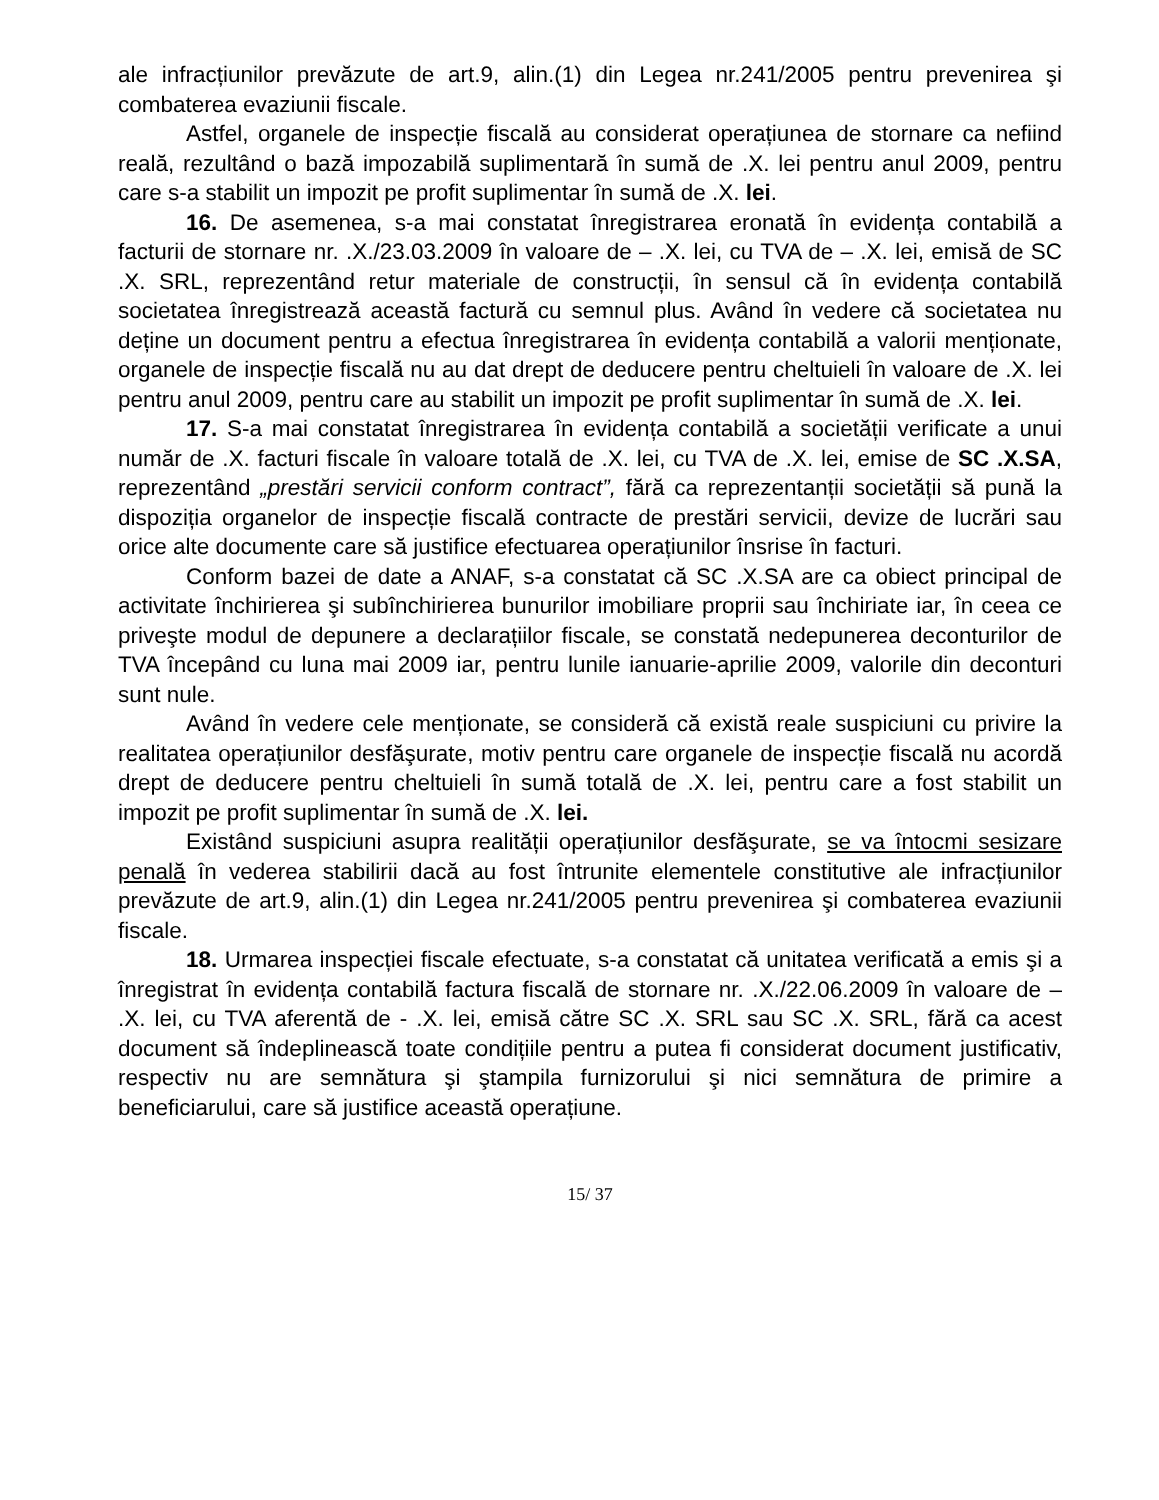ale infracțiunilor prevăzute de art.9, alin.(1) din Legea nr.241/2005 pentru prevenirea şi combaterea evaziunii fiscale.
Astfel, organele de inspecție fiscală au considerat operațiunea de stornare ca nefiind reală, rezultând o bază impozabilă suplimentară în sumă de .X. lei pentru anul 2009, pentru care s-a stabilit un impozit pe profit suplimentar în sumă de .X. lei.
16. De asemenea, s-a mai constatat înregistrarea eronată în evidența contabilă a facturii de stornare nr. .X./23.03.2009 în valoare de – .X. lei, cu TVA de – .X. lei, emisă de SC .X. SRL, reprezentând retur materiale de construcții, în sensul că în evidența contabilă societatea înregistrează această factură cu semnul plus. Având în vedere că societatea nu deține un document pentru a efectua înregistrarea în evidența contabilă a valorii menționate, organele de inspecție fiscală nu au dat drept de deducere pentru cheltuieli în valoare de .X. lei pentru anul 2009, pentru care au stabilit un impozit pe profit suplimentar în sumă de .X. lei.
17. S-a mai constatat înregistrarea în evidența contabilă a societății verificate a unui număr de .X. facturi fiscale în valoare totală de .X. lei, cu TVA de .X. lei, emise de SC .X.SA, reprezentând „prestări servicii conform contract”, fără ca reprezentanții societății să pună la dispoziția organelor de inspecție fiscală contracte de prestări servicii, devize de lucrări sau orice alte documente care să justifice efectuarea operațiunilor însrise în facturi.
Conform bazei de date a ANAF, s-a constatat că SC .X.SA are ca obiect principal de activitate închirierea şi subînchirierea bunurilor imobiliare proprii sau închiriate iar, în ceea ce priveşte modul de depunere a declarațiilor fiscale, se constată nedepunerea deconturilor de TVA începând cu luna mai 2009 iar, pentru lunile ianuarie-aprilie 2009, valorile din deconturi sunt nule.
Având în vedere cele menționate, se consideră că există reale suspiciuni cu privire la realitatea operațiunilor desfăşurate, motiv pentru care organele de inspecție fiscală nu acordă drept de deducere pentru cheltuieli în sumă totală de .X. lei, pentru care a fost stabilit un impozit pe profit suplimentar în sumă de .X. lei.
Existând suspiciuni asupra realității operațiunilor desfăşurate, se va întocmi sesizare penală în vederea stabilirii dacă au fost întrunite elementele constitutive ale infracțiunilor prevăzute de art.9, alin.(1) din Legea nr.241/2005 pentru prevenirea şi combaterea evaziunii fiscale.
18. Urmarea inspecției fiscale efectuate, s-a constatat că unitatea verificată a emis şi a înregistrat în evidența contabilă factura fiscală de stornare nr. .X./22.06.2009 în valoare de – .X. lei, cu TVA aferentă de - .X. lei, emisă către SC .X. SRL sau SC .X. SRL, fără ca acest document să îndeplinească toate condițiile pentru a putea fi considerat document justificativ, respectiv nu are semnătura şi ştampila furnizorului şi nici semnătura de primire a beneficiarului, care să justifice această operațiune.
15/ 37